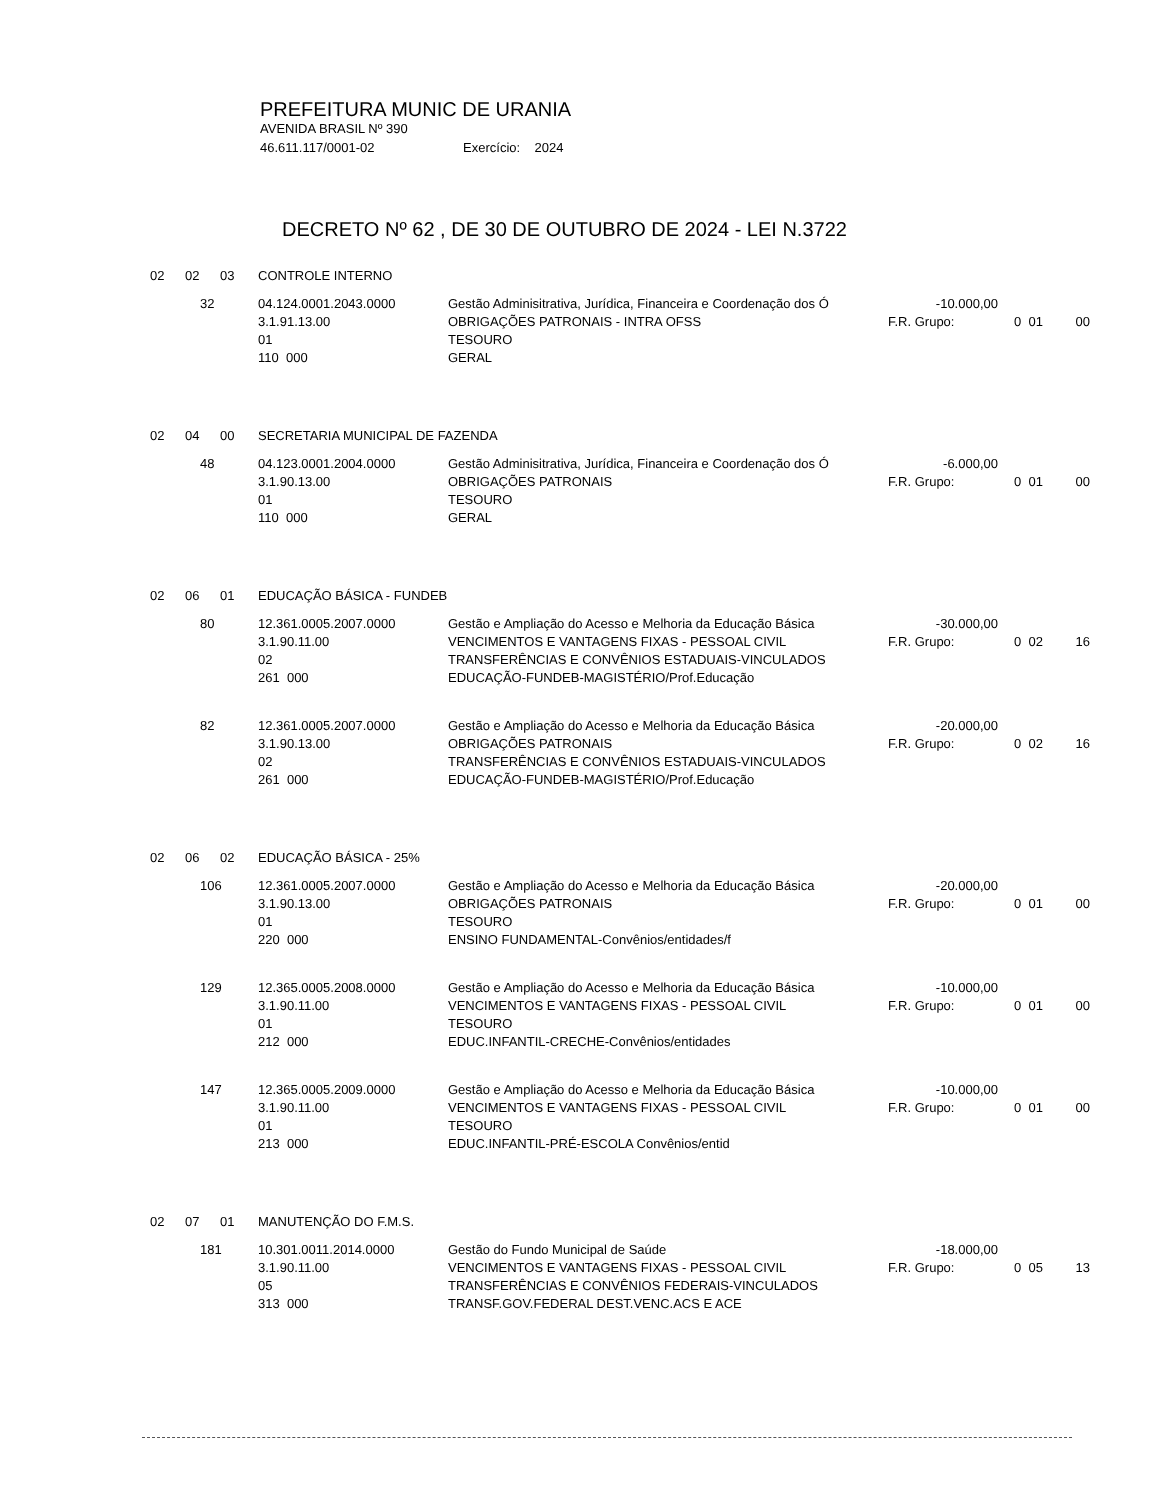PREFEITURA MUNIC DE URANIA
AVENIDA BRASIL Nº 390
46.611.117/0001-02 Exercício: 2024
DECRETO Nº 62 , DE 30 DE OUTUBRO DE 2024 - LEI N.3722
| 02 | 02 | 03 | CONTROLE INTERNO | | | | |
| | 32 | | 04.124.0001.2043.0000 | Gestão Adminisitrativa, Jurídica, Financeira e Coordenação dos Ó | -10.000,00 | | |
| | | | 3.1.91.13.00 | OBRIGAÇÕES PATRONAIS - INTRA OFSS | F.R. Grupo: | 0 01 | 00 |
| | | | 01 | TESOURO | | | |
| | | | 110 000 | GERAL | | | |
| 02 | 04 | 00 | SECRETARIA MUNICIPAL DE FAZENDA | | | | |
| | 48 | | 04.123.0001.2004.0000 | Gestão Adminisitrativa, Jurídica, Financeira e Coordenação dos Ó | -6.000,00 | | |
| | | | 3.1.90.13.00 | OBRIGAÇÕES PATRONAIS | F.R. Grupo: | 0 01 | 00 |
| | | | 01 | TESOURO | | | |
| | | | 110 000 | GERAL | | | |
| 02 | 06 | 01 | EDUCAÇÃO BÁSICA - FUNDEB | | | | |
| | 80 | | 12.361.0005.2007.0000 | Gestão e Ampliação do Acesso e Melhoria da Educação Básica | -30.000,00 | | |
| | | | 3.1.90.11.00 | VENCIMENTOS E VANTAGENS FIXAS - PESSOAL CIVIL | F.R. Grupo: | 0 02 | 16 |
| | | | 02 | TRANSFERÊNCIAS E CONVÊNIOS ESTADUAIS-VINCULADOS | | | |
| | | | 261 000 | EDUCAÇÃO-FUNDEB-MAGISTÉRIO/Prof.Educação | | | |
| | 82 | | 12.361.0005.2007.0000 | Gestão e Ampliação do Acesso e Melhoria da Educação Básica | -20.000,00 | | |
| | | | 3.1.90.13.00 | OBRIGAÇÕES PATRONAIS | F.R. Grupo: | 0 02 | 16 |
| | | | 02 | TRANSFERÊNCIAS E CONVÊNIOS ESTADUAIS-VINCULADOS | | | |
| | | | 261 000 | EDUCAÇÃO-FUNDEB-MAGISTÉRIO/Prof.Educação | | | |
| 02 | 06 | 02 | EDUCAÇÃO BÁSICA - 25% | | | | |
| | 106 | | 12.361.0005.2007.0000 | Gestão e Ampliação do Acesso e Melhoria da Educação Básica | -20.000,00 | | |
| | | | 3.1.90.13.00 | OBRIGAÇÕES PATRONAIS | F.R. Grupo: | 0 01 | 00 |
| | | | 01 | TESOURO | | | |
| | | | 220 000 | ENSINO FUNDAMENTAL-Convênios/entidades/f | | | |
| | 129 | | 12.365.0005.2008.0000 | Gestão e Ampliação do Acesso e Melhoria da Educação Básica | -10.000,00 | | |
| | | | 3.1.90.11.00 | VENCIMENTOS E VANTAGENS FIXAS - PESSOAL CIVIL | F.R. Grupo: | 0 01 | 00 |
| | | | 01 | TESOURO | | | |
| | | | 212 000 | EDUC.INFANTIL-CRECHE-Convênios/entidades | | | |
| | 147 | | 12.365.0005.2009.0000 | Gestão e Ampliação do Acesso e Melhoria da Educação Básica | -10.000,00 | | |
| | | | 3.1.90.11.00 | VENCIMENTOS E VANTAGENS FIXAS - PESSOAL CIVIL | F.R. Grupo: | 0 01 | 00 |
| | | | 01 | TESOURO | | | |
| | | | 213 000 | EDUC.INFANTIL-PRÉ-ESCOLA Convênios/entid | | | |
| 02 | 07 | 01 | MANUTENÇÃO DO F.M.S. | | | | |
| | 181 | | 10.301.0011.2014.0000 | Gestão do Fundo Municipal de Saúde | -18.000,00 | | |
| | | | 3.1.90.11.00 | VENCIMENTOS E VANTAGENS FIXAS - PESSOAL CIVIL | F.R. Grupo: | 0 05 | 13 |
| | | | 05 | TRANSFERÊNCIAS E CONVÊNIOS FEDERAIS-VINCULADOS | | | |
| | | | 313 000 | TRANSF.GOV.FEDERAL DEST.VENC.ACS E ACE | | | |